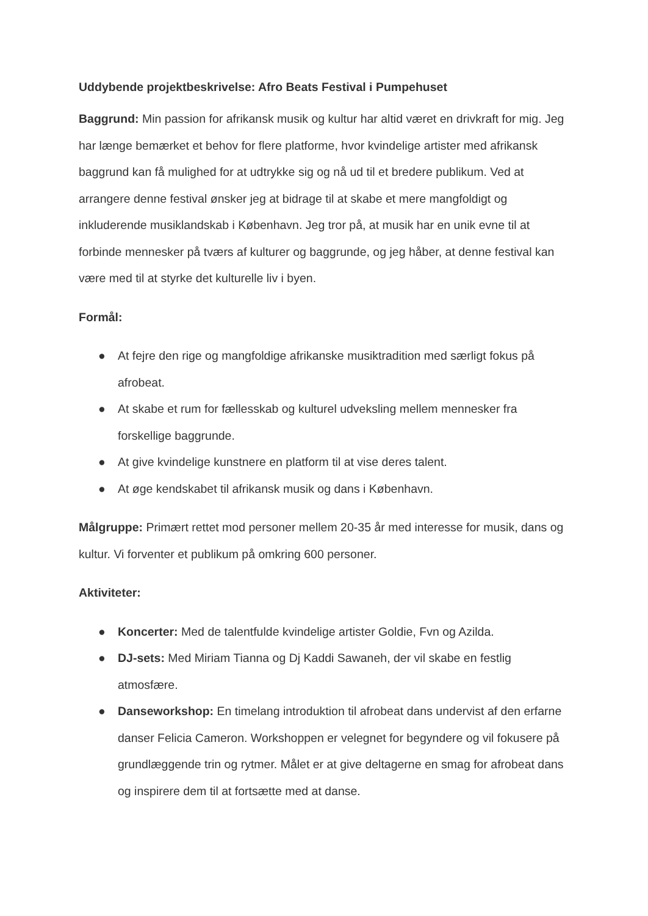Uddybende projektbeskrivelse: Afro Beats Festival i Pumpehuset
Baggrund: Min passion for afrikansk musik og kultur har altid været en drivkraft for mig. Jeg har længe bemærket et behov for flere platforme, hvor kvindelige artister med afrikansk baggrund kan få mulighed for at udtrykke sig og nå ud til et bredere publikum. Ved at arrangere denne festival ønsker jeg at bidrage til at skabe et mere mangfoldigt og inkluderende musiklandskab i København. Jeg tror på, at musik har en unik evne til at forbinde mennesker på tværs af kulturer og baggrunde, og jeg håber, at denne festival kan være med til at styrke det kulturelle liv i byen.
Formål:
● At fejre den rige og mangfoldige afrikanske musiktradition med særligt fokus på afrobeat.
● At skabe et rum for fællesskab og kulturel udveksling mellem mennesker fra forskellige baggrunde.
● At give kvindelige kunstnere en platform til at vise deres talent.
● At øge kendskabet til afrikansk musik og dans i København.
Målgruppe: Primært rettet mod personer mellem 20-35 år med interesse for musik, dans og kultur. Vi forventer et publikum på omkring 600 personer.
Aktiviteter:
● Koncerter: Med de talentfulde kvindelige artister Goldie, Fvn og Azilda.
● DJ-sets: Med Miriam Tianna og Dj Kaddi Sawaneh, der vil skabe en festlig atmosfære.
● Danseworkshop: En timelang introduktion til afrobeat dans undervist af den erfarne danser Felicia Cameron. Workshoppen er velegnet for begyndere og vil fokusere på grundlæggende trin og rytmer. Målet er at give deltagerne en smag for afrobeat dans og inspirere dem til at fortsætte med at danse.